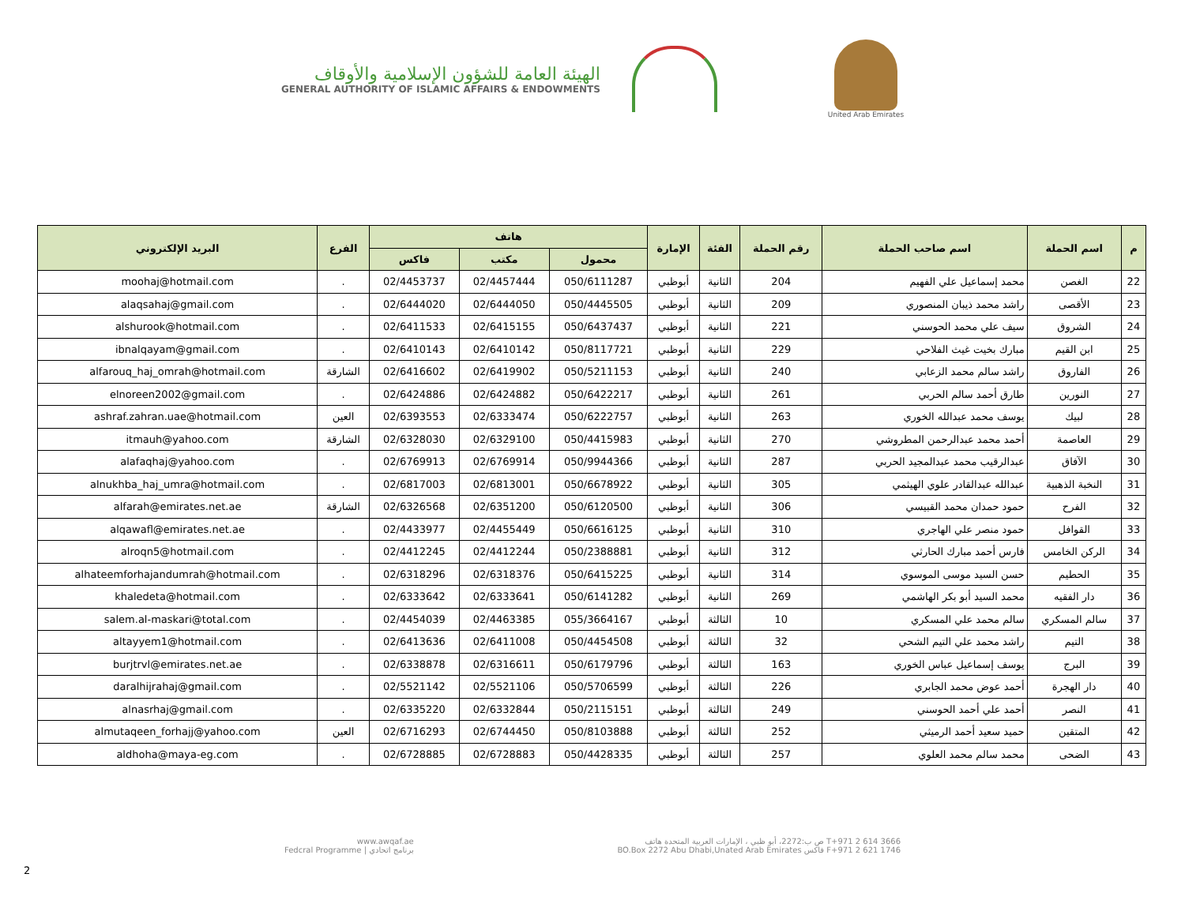الهيئة العامة للشؤون الإسلامية والأوقاف
GENERAL AUTHORITY OF ISLAMIC AFFAIRS & ENDOWMENTS
United Arab Emirates
| م | اسم الحملة | اسم صاحب الحملة | رقم الحملة | الفئة | الإمارة | هاتف | | | الفرع | البريد الإلكتروني |
| --- | --- | --- | --- | --- | --- | --- | --- | --- | --- | --- |
| | | | | | | محمول | مكتب | فاكس | | |
| 22 | الغصن | محمد إسماعيل علي الفهيم | 204 | الثانية | أبوظبي | 050/6111287 | 02/4457444 | 02/4453737 | . | moohaj@hotmail.com |
| 23 | الأقصى | راشد محمد ذيبان المنصوري | 209 | الثانية | أبوظبي | 050/4445505 | 02/6444050 | 02/6444020 | . | alaqsahaj@gmail.com |
| 24 | الشروق | سيف علي محمد الحوسني | 221 | الثانية | أبوظبي | 050/6437437 | 02/6415155 | 02/6411533 | . | alshurook@hotmail.com |
| 25 | ابن القيم | مبارك بخيت غيث الفلاحي | 229 | الثانية | أبوظبي | 050/8117721 | 02/6410142 | 02/6410143 | . | ibnalqayam@gmail.com |
| 26 | الفاروق | راشد سالم محمد الزعابي | 240 | الثانية | أبوظبي | 050/5211153 | 02/6419902 | 02/6416602 | الشارقة | alfarouq_haj_omrah@hotmail.com |
| 27 | النورين | طارق أحمد سالم الحربي | 261 | الثانية | أبوظبي | 050/6422217 | 02/6424882 | 02/6424886 | . | elnoreen2002@gmail.com |
| 28 | لبيك | يوسف محمد عبدالله الخوري | 263 | الثانية | أبوظبي | 050/6222757 | 02/6333474 | 02/6393553 | العين | ashraf.zahran.uae@hotmail.com |
| 29 | العاصمة | أحمد محمد عبدالرحمن المطروشي | 270 | الثانية | أبوظبي | 050/4415983 | 02/6329100 | 02/6328030 | الشارقة | itmauh@yahoo.com |
| 30 | الآفاق | عبدالرقيب محمد عبدالمجيد الحربي | 287 | الثانية | أبوظبي | 050/9944366 | 02/6769914 | 02/6769913 | . | alafaqhaj@yahoo.com |
| 31 | النخبة الذهبية | عبدالله عبدالقادر علوي الهيثمي | 305 | الثانية | أبوظبي | 050/6678922 | 02/6813001 | 02/6817003 | . | alnukhba_haj_umra@hotmail.com |
| 32 | الفرح | حمود حمدان محمد القبيسي | 306 | الثانية | أبوظبي | 050/6120500 | 02/6351200 | 02/6326568 | الشارقة | alfarah@emirates.net.ae |
| 33 | القوافل | حمود منصر علي الهاجري | 310 | الثانية | أبوظبي | 050/6616125 | 02/4455449 | 02/4433977 | . | alqawafl@emirates.net.ae |
| 34 | الركن الخامس | فارس أحمد مبارك الحارثي | 312 | الثانية | أبوظبي | 050/2388881 | 02/4412244 | 02/4412245 | . | alroqn5@hotmail.com |
| 35 | الحطيم | حسن السيد موسى الموسوي | 314 | الثانية | أبوظبي | 050/6415225 | 02/6318376 | 02/6318296 | . | alhateemforhajandumrah@hotmail.com |
| 36 | دار الفقيه | محمد السيد أبو بكر الهاشمي | 269 | الثانية | أبوظبي | 050/6141282 | 02/6333641 | 02/6333642 | . | khaledeta@hotmail.com |
| 37 | سالم المسكري | سالم محمد علي المسكري | 10 | الثالثة | أبوظبي | 055/3664167 | 02/4463385 | 02/4454039 | . | salem.al-maskari@total.com |
| 38 | التيم | راشد محمد علي التيم الشحي | 32 | الثالثة | أبوظبي | 050/4454508 | 02/6411008 | 02/6413636 | . | altayyem1@hotmail.com |
| 39 | البرج | يوسف إسماعيل عباس الخوري | 163 | الثالثة | أبوظبي | 050/6179796 | 02/6316611 | 02/6338878 | . | burjtrvl@emirates.net.ae |
| 40 | دار الهجرة | أحمد عوض محمد الجابري | 226 | الثالثة | أبوظبي | 050/5706599 | 02/5521106 | 02/5521142 | . | daralhijrahaj@gmail.com |
| 41 | النصر | أحمد علي أحمد الحوسني | 249 | الثالثة | أبوظبي | 050/2115151 | 02/6332844 | 02/6335220 | . | alnasrhaj@gmail.com |
| 42 | المتقين | حميد سعيد أحمد الرميثي | 252 | الثالثة | أبوظبي | 050/8103888 | 02/6744450 | 02/6716293 | العين | almutaqeen_forhajj@yahoo.com |
| 43 | الضحى | محمد سالم محمد العلوي | 257 | الثالثة | أبوظبي | 050/4428335 | 02/6728883 | 02/6728885 | . | aldhoha@maya-eg.com |
www.awqaf.ae
Fedcral Programme | برنامج اتحادي
ص ب:2272، أبو ظبي ، الإمارات العربية المتحدة هاتف T+971 2 614 3666
BO.Box 2272 Abu Dhabi,Unated Arab Emirates فاكس F+971 2 621 1746
2